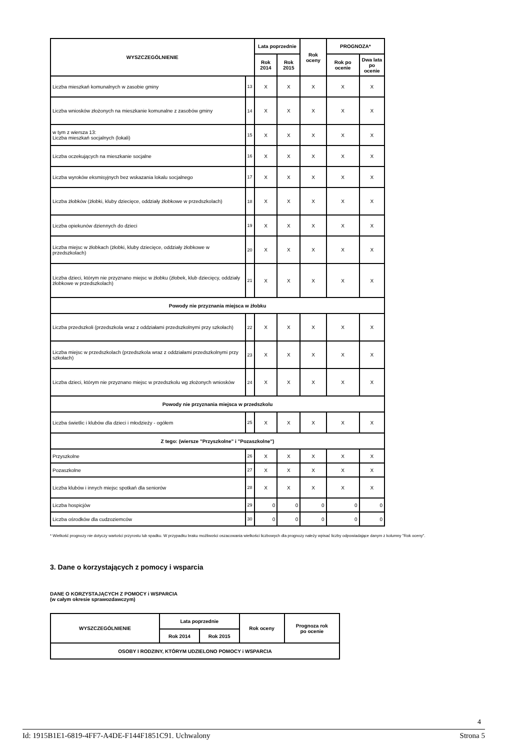| WYSZCZEGÓLNIENIE | | Lata poprzednie | | Rok oceny | PROGNOZA* | |
| --- | --- | --- | --- | --- | --- | --- |
| | | Rok 2014 | Rok 2015 | | Rok po ocenie | Dwa lata po ocenie |
| Liczba mieszkań komunalnych w zasobie gminy | 13 | X | X | X | X | X |
| Liczba wniosków złożonych na mieszkanie komunalne z zasobów gminy | 14 | X | X | X | X | X |
| w tym z wiersza 13: Liczba mieszkań socjalnych (lokali) | 15 | X | X | X | X | X |
| Liczba oczekujących na mieszkanie socjalne | 16 | X | X | X | X | X |
| Liczba wyroków eksmisyjnych bez wskazania lokalu socjalnego | 17 | X | X | X | X | X |
| Liczba żłobków (żłobki, kluby dziecięce, oddziały żłobkowe w przedszkolach) | 18 | X | X | X | X | X |
| Liczba opiekunów dziennych do dzieci | 19 | X | X | X | X | X |
| Liczba miejsc w żłobkach (żłobki, kluby dziecięce, oddziały żłobkowe w przedszkolach) | 20 | X | X | X | X | X |
| Liczba dzieci, którym nie przyznano miejsc w żłobku (żłobek, klub dziecięcy, oddziały żłobkowe w przedszkolach) | 21 | X | X | X | X | X |
| Powody nie przyznania miejsca w żłobku | | | | | | |
| Liczba przedszkoli (przedszkola wraz z oddziałami przedszkolnymi przy szkołach) | 22 | X | X | X | X | X |
| Liczba miejsc w przedszkolach (przedszkola wraz z oddziałami przedszkolnymi przy szkołach) | 23 | X | X | X | X | X |
| Liczba dzieci, którym nie przyznano miejsc w przedszkolu wg złożonych wniosków | 24 | X | X | X | X | X |
| Powody nie przyznania miejsca w przedszkolu | | | | | | |
| Liczba świetlic i klubów dla dzieci i młodzieży - ogółem | 25 | X | X | X | X | X |
| Z tego: (wiersze "Przyszkolne" i "Pozaszkolne") | | | | | | |
| Przyszkolne | 26 | X | X | X | X | X |
| Pozaszkolne | 27 | X | X | X | X | X |
| Liczba klubów i innych miejsc spotkań dla seniorów | 28 | X | X | X | X | X |
| Liczba hospicjów | 29 | 0 | 0 | 0 | 0 | 0 |
| Liczba ośrodków dla cudzoziemców | 30 | 0 | 0 | 0 | 0 | 0 |
* Wielkość prognozy nie dotyczy wartości przyrostu lub spadku. W przypadku braku możliwości oszacowania wielkości liczbowych dla prognozy należy wpisać liczby odpowiadające danym z kolumny "Rok oceny".
3. Dane o korzystających z pomocy i wsparcia
DANE O KORZYSTAJĄCYCH Z POMOCY i WSPARCIA
(w całym okresie sprawozdawczym)
| WYSZCZEGÓLNIENIE | Lata poprzednie | | Rok oceny | Prognoza rok po ocenie |
| --- | --- | --- | --- | --- |
| | Rok 2014 | Rok 2015 | | |
| OSOBY I RODZINY, KTÓRYM UDZIELONO POMOCY i WSPARCIA | | | | |
4
Id: 1915B1E1-6819-4FF7-A4DE-F144F1851C91. Uchwalony Strona 5